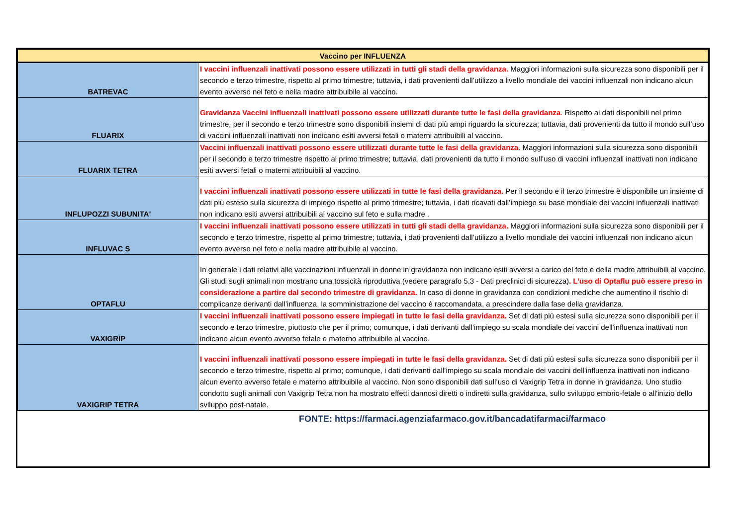| Vaccino per INFLUENZA | |
| --- | --- |
| BATREVAC | I vaccini influenzali inattivati possono essere utilizzati in tutti gli stadi della gravidanza. Maggiori informazioni sulla sicurezza sono disponibili per il secondo e terzo trimestre, rispetto al primo trimestre; tuttavia, i dati provenienti dall’utilizzo a livello mondiale dei vaccini influenzali non indicano alcun evento avverso nel feto e nella madre attribuibile al vaccino. |
| FLUARIX | Gravidanza Vaccini influenzali inattivati possono essere utilizzati durante tutte le fasi della gravidanza . Rispetto ai dati disponibili nel primo trimestre, per il secondo e terzo trimestre sono disponibili insiemi di dati più ampi riguardo la sicurezza; tuttavia, dati provenienti da tutto il mondo sull’uso di vaccini influenzali inattivati non indicano esiti avversi fetali o materni attribuibili al vaccino. |
| FLUARIX TETRA | Vaccini influenzali inattivati possono essere utilizzati durante tutte le fasi della gravidanza . Maggiori informazioni sulla sicurezza sono disponibili per il secondo e terzo trimestre rispetto al primo trimestre; tuttavia, dati provenienti da tutto il mondo sull’uso di vaccini influenzali inattivati non indicano esiti avversi fetali o materni attribuibili al vaccino. |
| INFLUPOZZI SUBUNITA' | I vaccini influenzali inattivati possono essere utilizzati in tutte le fasi della gravidanza. Per il secondo e il terzo trimestre è disponibile un insieme di dati più esteso sulla sicurezza di impiego rispetto al primo trimestre; tuttavia, i dati ricavati dall’impiego su base mondiale dei vaccini influenzali inattivati non indicano esiti avversi attribuibili al vaccino sul feto e sulla madre . |
| INFLUVAC S | I vaccini influenzali inattivati possono essere utilizzati in tutti gli stadi della gravidanza. Maggiori informazioni sulla sicurezza sono disponibili per il secondo e terzo trimestre, rispetto al primo trimestre; tuttavia, i dati provenienti dall’utilizzo a livello mondiale dei vaccini influenzali non indicano alcun evento avverso nel feto e nella madre attribuibile al vaccino. |
| OPTAFLU | In generale i dati relativi alle vaccinazioni influenzali in donne in gravidanza non indicano esiti avversi a carico del feto e della madre attribuibili al vaccino. Gli studi sugli animali non mostrano una tossicità riproduttiva (vedere paragrafo 5.3 - Dati preclinici di sicurezza) . L’uso di Optaflu può essere preso in considerazione a partire dal secondo trimestre di gravidanza. In caso di donne in gravidanza con condizioni mediche che aumentino il rischio di complicanze derivanti dall’influenza, la somministrazione del vaccino è raccomandata, a prescindere dalla fase della gravidanza. |
| VAXIGRIP | I vaccini influenzali inattivati possono essere impiegati in tutte le fasi della gravidanza. Set di dati più estesi sulla sicurezza sono disponibili per il secondo e terzo trimestre, piuttosto che per il primo; comunque, i dati derivanti dall’impiego su scala mondiale dei vaccini dell'influenza inattivati non indicano alcun evento avverso fetale e materno attribuibile al vaccino. |
| VAXIGRIP TETRA | I vaccini influenzali inattivati possono essere impiegati in tutte le fasi della gravidanza. Set di dati più estesi sulla sicurezza sono disponibili per il secondo e terzo trimestre, rispetto al primo; comunque, i dati derivanti dall’impiego su scala mondiale dei vaccini dell'influenza inattivati non indicano alcun evento avverso fetale e materno attribuibile al vaccino. Non sono disponibili dati sull’uso di Vaxigrip Tetra in donne in gravidanza. Uno studio condotto sugli animali con Vaxigrip Tetra non ha mostrato effetti dannosi diretti o indiretti sulla gravidanza, sullo sviluppo embrio-fetale o all'inizio dello sviluppo post-natale. |
FONTE: https://farmaci.agenziafarmaco.gov.it/bancadatifarmaci/farmaco